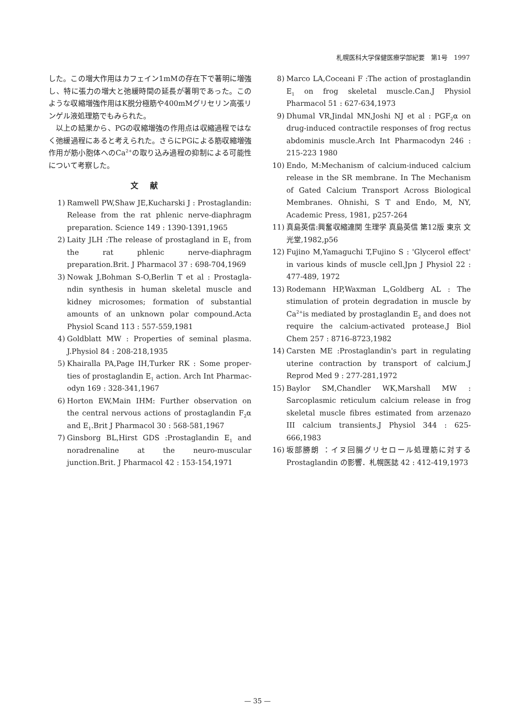札幌医科大学保健医療学部紀要　第1号　1997
した。この増大作用はカフェイン1mMの存在下で著明に増強し、特に張力の増大と弛緩時間の延長が著明であった。このような収縮増強作用はK脱分極筋や400mMグリセリン高張リンゲル液処理筋でもみられた。
以上の結果から、PGの収縮増強の作用点は収縮過程ではなく弛緩過程にあると考えられた。さらにPGによる筋収縮増強作用が筋小胞体へのCa<sup>2+</sup>の取り込み過程の抑制による可能性について考察した。
文献
1) Ramwell PW,Shaw JE,Kucharski J : Prostaglandin: Release from the rat phlenic nerve-diaphragm preparation. Science 149 : 1390-1391,1965
2) Laity JLH :The release of prostagland in E<sub>1</sub> from the rat phlenic nerve-diaphragm preparation.Brit. J Pharmacol 37 : 698-704,1969
3) Nowak J,Bohman S-O,Berlin T et al : Prostagla-ndin synthesis in human skeletal muscle and kidney microsomes; formation of substantial amounts of an unknown polar compound.Acta Physiol Scand 113 : 557-559,1981
4) Goldblatt MW : Properties of seminal plasma. J.Physiol 84 : 208-218,1935
5) Khairalla PA,Page IH,Turker RK : Some proper-ties of prostaglandin E<sub>1</sub> action. Arch Int Pharmac-odyn 169 : 328-341,1967
6) Horton EW,Main IHM: Further observation on the central nervous actions of prostaglandin F<sub>2</sub>α and E<sub>1</sub>.Brit J Pharmacol 30 : 568-581,1967
7) Ginsborg BL,Hirst GDS :Prostaglandin E<sub>1</sub> and noradrenaline at the neuro-muscular junction.Brit. J Pharmacol 42 : 153-154,1971
8) Marco LA,Coceani F :The action of prostaglandin E<sub>1</sub> on frog skeletal muscle.Can.J Physiol Pharmacol 51 : 627-634,1973
9) Dhumal VR,Jindal MN,Joshi NJ et al : PGF<sub>2</sub>α on drug-induced contractile responses of frog rectus abdominis muscle.Arch Int Pharmacodyn 246 : 215-223 1980
10) Endo, M:Mechanism of calcium-induced calcium release in the SR membrane. In The Mechanism of Gated Calcium Transport Across Biological Membranes. Ohnishi, S T and Endo, M, NY, Academic Press, 1981, p257-264
11) 真島英信:興奮収縮連関 生理学 真島英信 第12版 東京 文光堂,1982,p56
12) Fujino M,Yamaguchi T,Fujino S : 'Glycerol effect' in various kinds of muscle cell.Jpn J Physiol 22 : 477-489, 1972
13) Rodemann HP,Waxman L,Goldberg AL : The stimulation of protein degradation in muscle by Ca<sup>2+</sup>is mediated by prostaglandin E<sub>2</sub> and does not require the calcium-activated protease.J Biol Chem 257 : 8716-8723,1982
14) Carsten ME :Prostaglandin's part in regulating uterine contraction by transport of calcium.J Reprod Med 9 : 277-281,1972
15) Baylor SM,Chandler WK,Marshall MW : Sarcoplasmic reticulum calcium release in frog skeletal muscle fibres estimated from arzenazo III calcium transients.J Physiol 344 : 625-666,1983
16) 坂部勝朗 ：イヌ回腸グリセロール処理筋に対するProstaglandin の影響．札幌医誌 42 : 412-419,1973
— 35 —